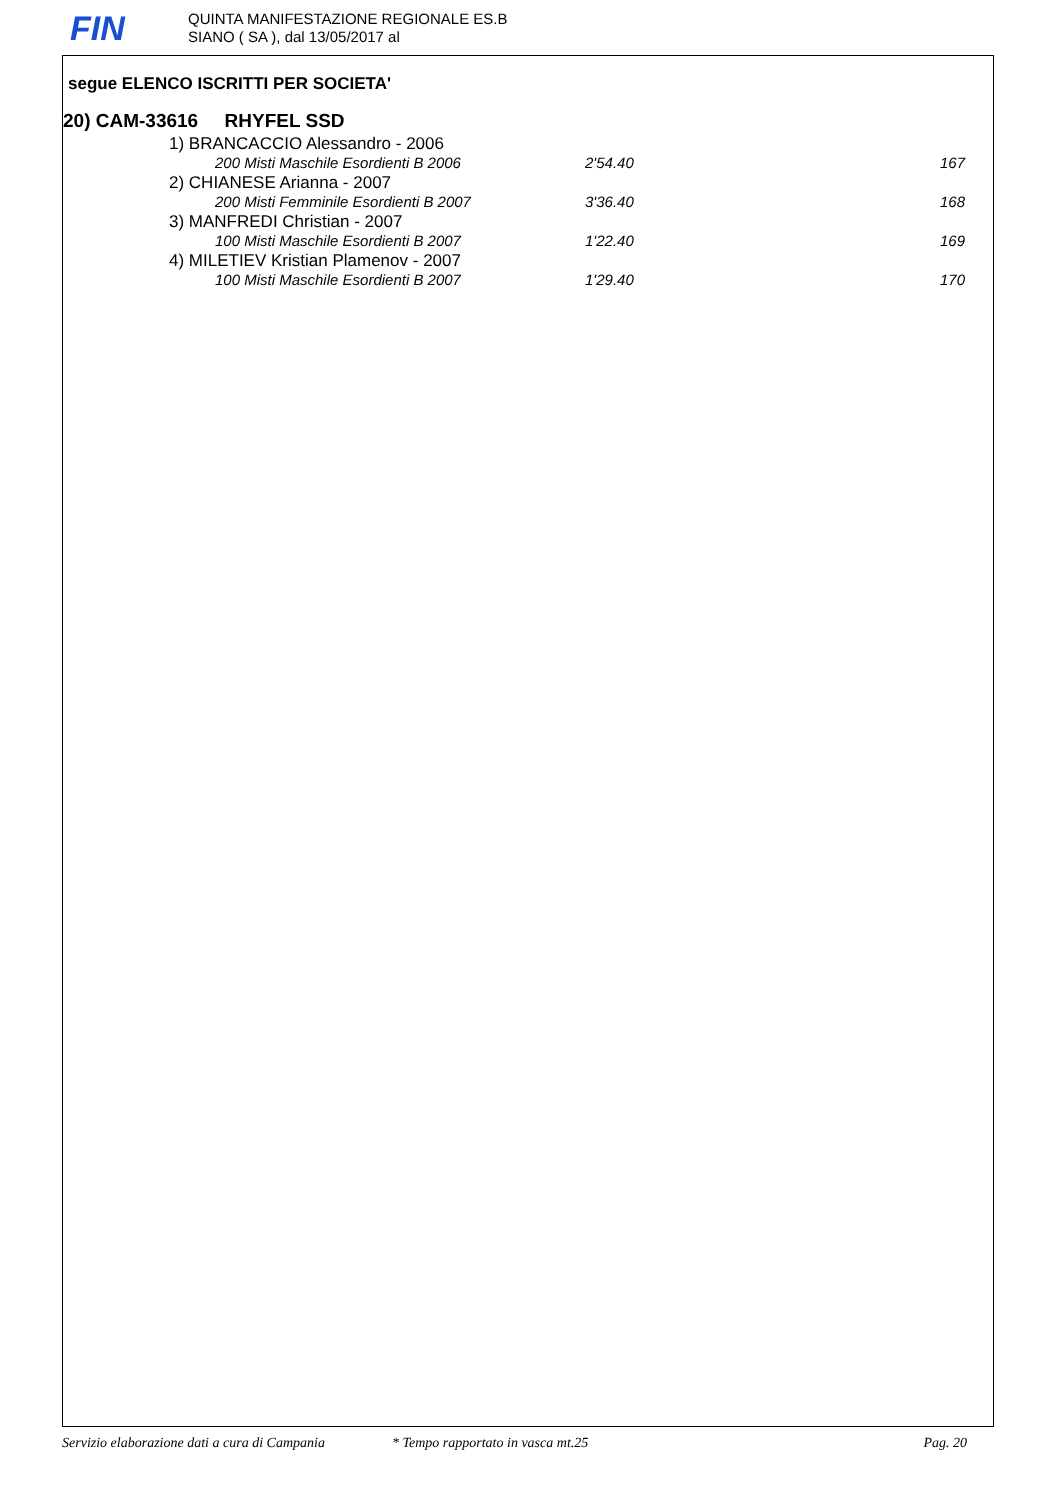FIN
QUINTA MANIFESTAZIONE REGIONALE ES.B
SIANO ( SA ), dal 13/05/2017 al
segue ELENCO ISCRITTI PER SOCIETA'
20) CAM-33616 RHYFEL SSD
1) BRANCACCIO Alessandro - 2006
| 200 Misti Maschile Esordienti B 2006 | 2'54.40 | 167 |
2) CHIANESE Arianna - 2007
| 200 Misti Femminile Esordienti B 2007 | 3'36.40 | 168 |
3) MANFREDI Christian - 2007
| 100 Misti Maschile Esordienti B 2007 | 1'22.40 | 169 |
4) MILETIEV Kristian Plamenov - 2007
| 100 Misti Maschile Esordienti B 2007 | 1'29.40 | 170 |
Servizio elaborazione dati a cura di Campania * Tempo rapportato in vasca mt.25 Pag. 20